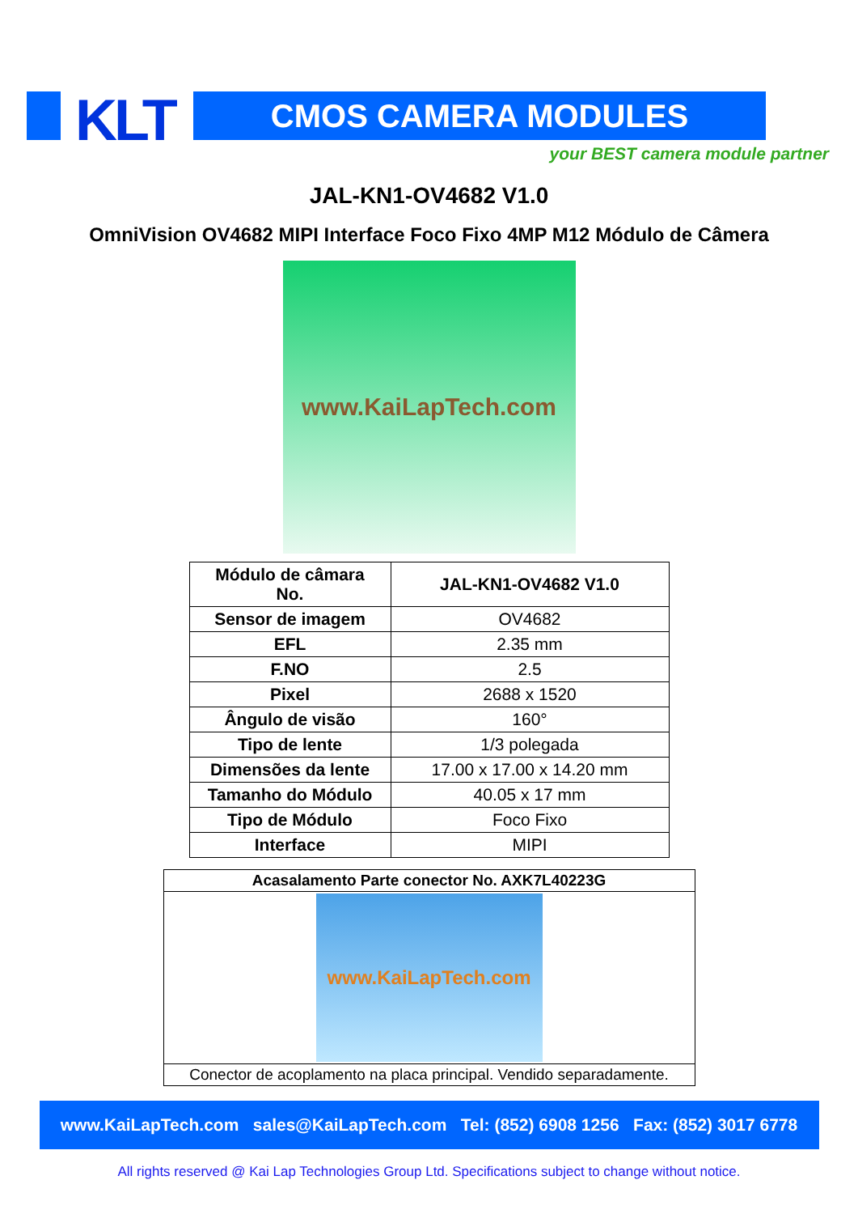KLT CMOS CAMERA MODULES
your BEST camera module partner
JAL-KN1-OV4682 V1.0
OmniVision OV4682 MIPI Interface Foco Fixo 4MP M12 Módulo de Câmera
www.KaiLapTech.com
| Módulo de câmara No. | JAL-KN1-OV4682 V1.0 |
| Sensor de imagem | OV4682 |
| EFL | 2.35 mm |
| F.NO | 2.5 |
| Pixel | 2688 x 1520 |
| Ângulo de visão | 160° |
| Tipo de lente | 1/3 polegada |
| Dimensões da lente | 17.00 x 17.00 x 14.20 mm |
| Tamanho do Módulo | 40.05 x 17 mm |
| Tipo de Módulo | Foco Fixo |
| Interface | MIPI |
| Acasalamento Parte conector No. AXK7L40223G |
| www.KaiLapTech.com |
| Conector de acoplamento na placa principal. Vendido separadamente. |
www.KaiLapTech.com sales@KaiLapTech.com Tel: (852) 6908 1256 Fax: (852) 3017 6778
All rights reserved @ Kai Lap Technologies Group Ltd. Specifications subject to change without notice.